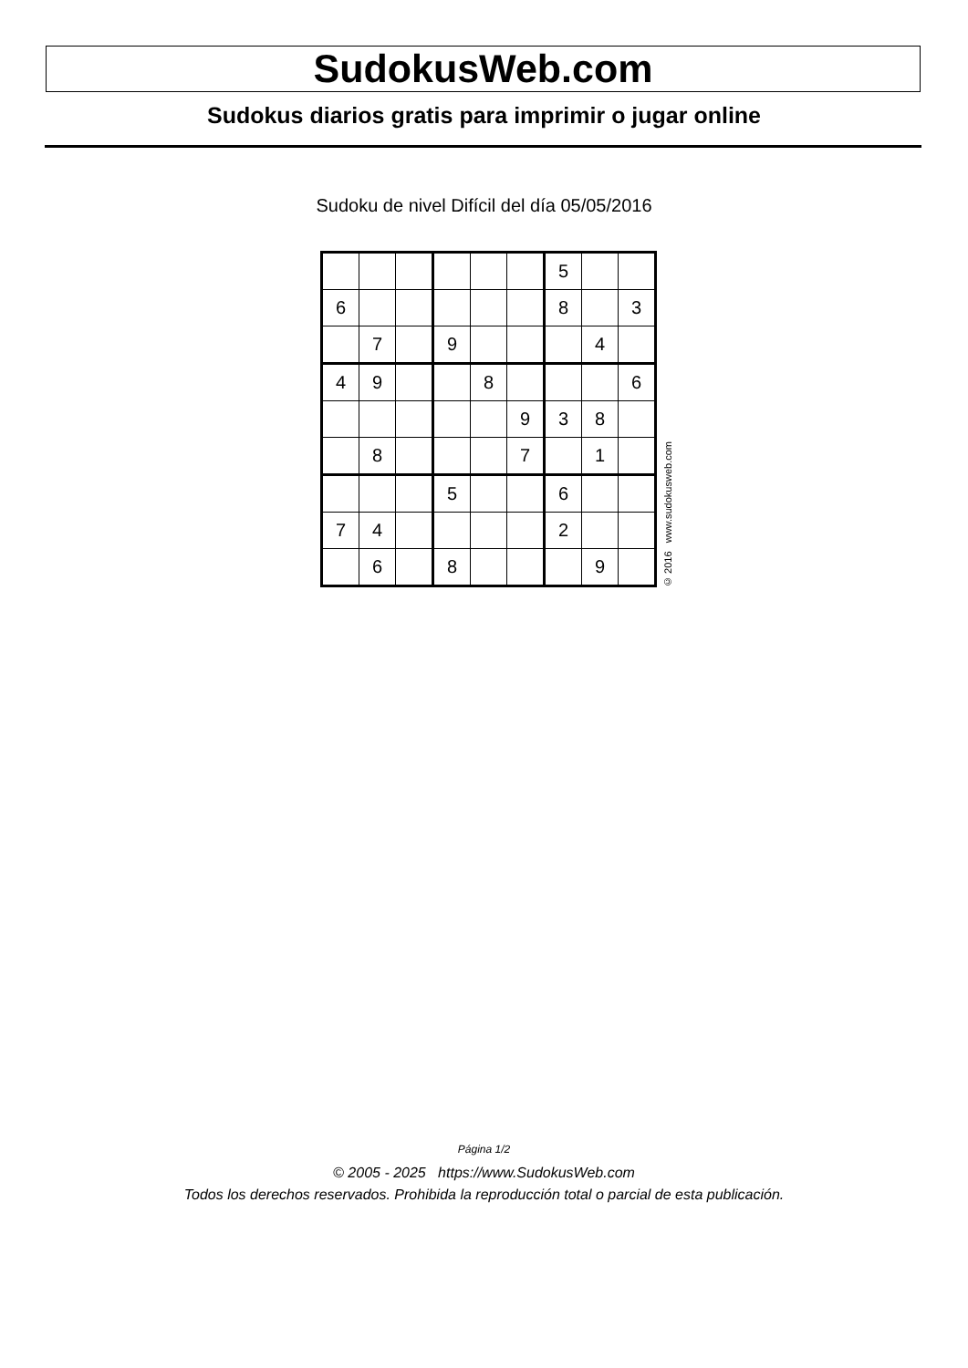SudokusWeb.com
Sudokus diarios gratis para imprimir o jugar online
Sudoku de nivel Difícil del día 05/05/2016
| | | | | | | 5 | | |
| 6 | | | | | | 8 | | 3 |
| | 7 | | 9 | | | | 4 | |
| 4 | 9 | | | 8 | | | | 6 |
| | | | | | 9 | 3 | 8 | |
| | 8 | | | | 7 | | 1 | |
| | | | 5 | | | 6 | | |
| 7 | 4 | | | | | 2 | | |
| | 6 | | 8 | | | | 9 | |
© 2016 www.sudokusweb.com
Página 1/2
© 2005 - 2025 https://www.SudokusWeb.com
Todos los derechos reservados. Prohibida la reproducción total o parcial de esta publicación.